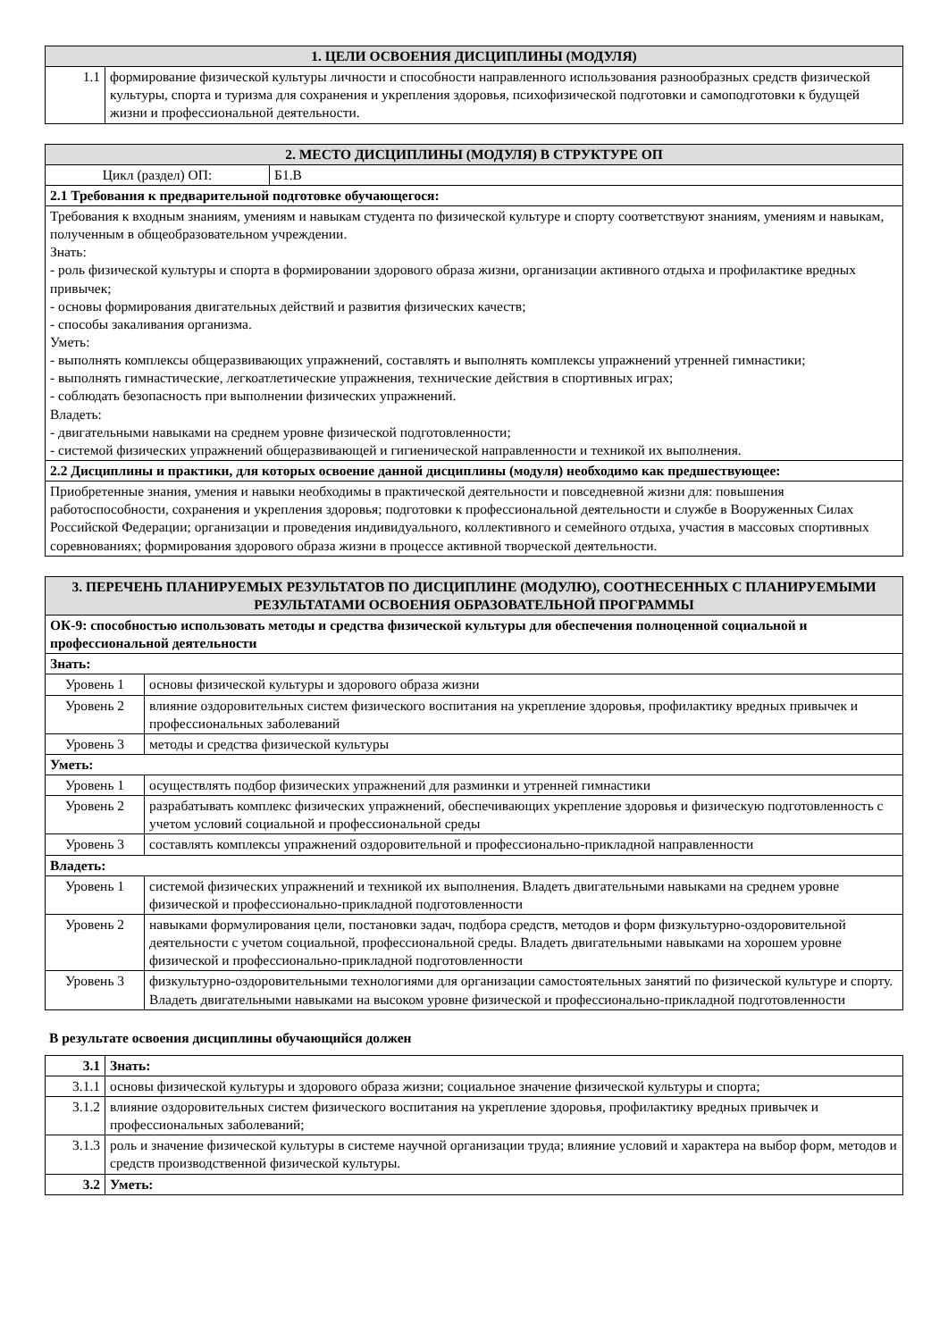| 1. ЦЕЛИ ОСВОЕНИЯ ДИСЦИПЛИНЫ (МОДУЛЯ) | |
| --- | --- |
| 1.1 | формирование физической культуры личности и способности направленного использования разнообразных средств физической культуры, спорта и туризма для сохранения и укрепления здоровья, психофизической подготовки и самоподготовки к будущей жизни и профессиональной деятельности. |
| 2. МЕСТО ДИСЦИПЛИНЫ (МОДУЛЯ) В СТРУКТУРЕ ОП | |
| --- | --- |
| Цикл (раздел) ОП: | Б1.В |
| 2.1 Требования к предварительной подготовке обучающегося: | |
| Требования к входным знаниям, умениям и навыкам студента по физической культуре и спорту соответствуют знаниям, умениям и навыкам, полученным в общеобразовательном учреждении. Знать: - роль физической культуры и спорта в формировании здорового образа жизни, организации активного отдыха и профилактике вредных привычек; - основы формирования двигательных действий и развития физических качеств; - способы закаливания организма. Уметь: - выполнять комплексы общеразвивающих упражнений, составлять и выполнять комплексы упражнений утренней гимнастики; - выполнять гимнастические, легкоатлетические упражнения, технические действия в спортивных играх; - соблюдать безопасность при выполнении физических упражнений. Владеть: - двигательными навыками на среднем уровне физической подготовленности; - системой физических упражнений общеразвивающей и гигиенической направленности и техникой их выполнения. | |
| 2.2 Дисциплины и практики, для которых освоение данной дисциплины (модуля) необходимо как предшествующее: | |
| Приобретенные знания, умения и навыки необходимы в практической деятельности и повседневной жизни для: повышения работоспособности, сохранения и укрепления здоровья; подготовки к профессиональной деятельности и службе в Вооруженных Силах Российской Федерации; организации и проведения индивидуального, коллективного и семейного отдыха, участия в массовых спортивных соревнованиях; формирования здорового образа жизни в процессе активной творческой деятельности. | |
| 3. ПЕРЕЧЕНЬ ПЛАНИРУЕМЫХ РЕЗУЛЬТАТОВ ПО ДИСЦИПЛИНЕ (МОДУЛЮ), СООТНЕСЕННЫХ С ПЛАНИРУЕМЫМИ РЕЗУЛЬТАТАМИ ОСВОЕНИЯ ОБРАЗОВАТЕЛЬНОЙ ПРОГРАММЫ | |
| --- | --- |
| ОК-9: способностью использовать методы и средства физической культуры для обеспечения полноценной социальной и профессиональной деятельности | |
| Знать: | |
| Уровень 1 | основы физической культуры и здорового образа жизни |
| Уровень 2 | влияние оздоровительных систем физического воспитания на укрепление здоровья, профилактику вредных привычек и профессиональных заболеваний |
| Уровень 3 | методы и средства физической культуры |
| Уметь: | |
| Уровень 1 | осуществлять подбор физических упражнений для разминки и утренней гимнастики |
| Уровень 2 | разрабатывать комплекс физических упражнений, обеспечивающих укрепление здоровья и физическую подготовленность с учетом условий социальной и профессиональной среды |
| Уровень 3 | составлять комплексы упражнений оздоровительной и профессионально-прикладной направленности |
| Владеть: | |
| Уровень 1 | системой физических упражнений и техникой их выполнения. Владеть двигательными навыками на среднем уровне физической и профессионально-прикладной подготовленности |
| Уровень 2 | навыками формулирования цели, постановки задач, подбора средств, методов и форм физкультурно-оздоровительной деятельности с учетом социальной, профессиональной среды. Владеть двигательными навыками на хорошем уровне физической и профессионально-прикладной подготовленности |
| Уровень 3 | физкультурно-оздоровительными технологиями для организации самостоятельных занятий по физической культуре и спорту. Владеть двигательными навыками на высоком уровне физической и профессионально-прикладной подготовленности |
В результате освоения дисциплины обучающийся должен
| 3.1 | Знать: |
| 3.1.1 | основы физической культуры и здорового образа жизни; социальное значение физической культуры и спорта; |
| 3.1.2 | влияние оздоровительных систем физического воспитания на укрепление здоровья, профилактику вредных привычек и профессиональных заболеваний; |
| 3.1.3 | роль и значение физической культуры в системе научной организации труда; влияние условий и характера на выбор форм, методов и средств производственной физической культуры. |
| 3.2 | Уметь: |